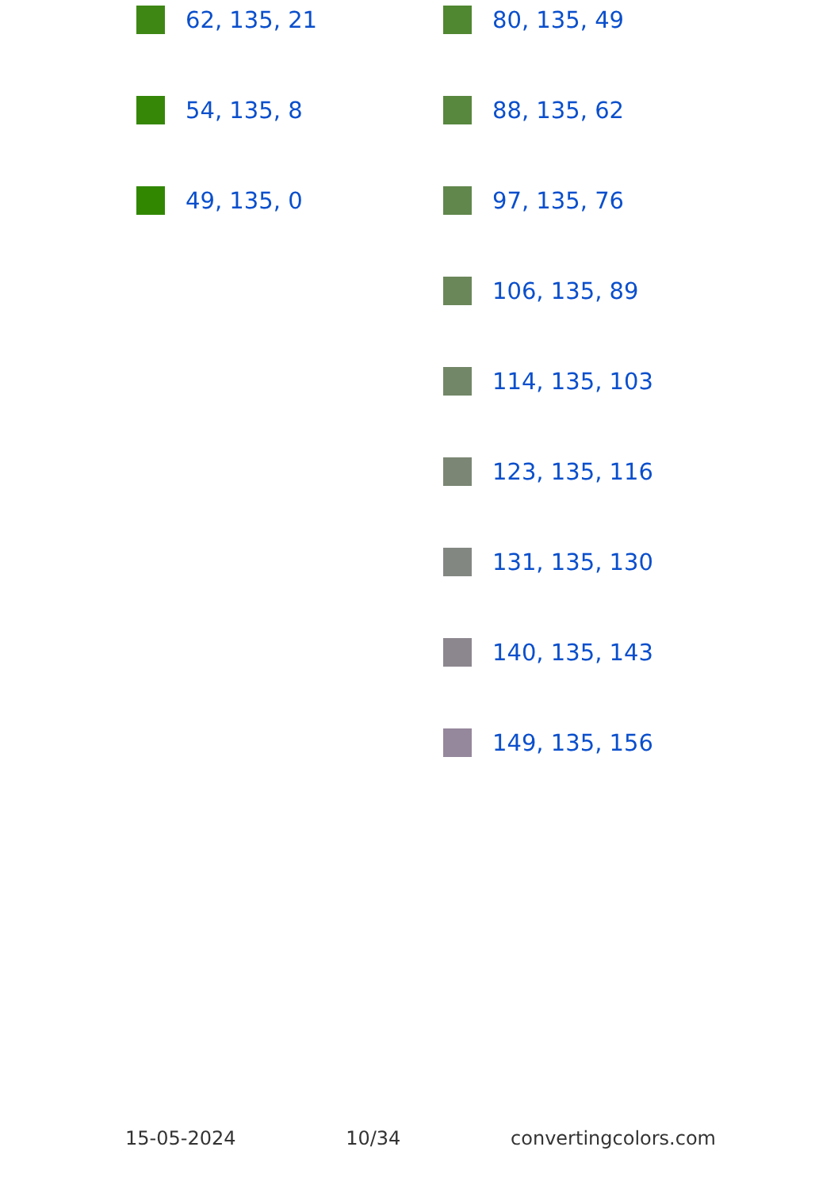62, 135, 21
54, 135, 8
49, 135, 0
80, 135, 49
88, 135, 62
97, 135, 76
106, 135, 89
114, 135, 103
123, 135, 116
131, 135, 130
140, 135, 143
149, 135, 156
15-05-2024 10/34 convertingcolors.com